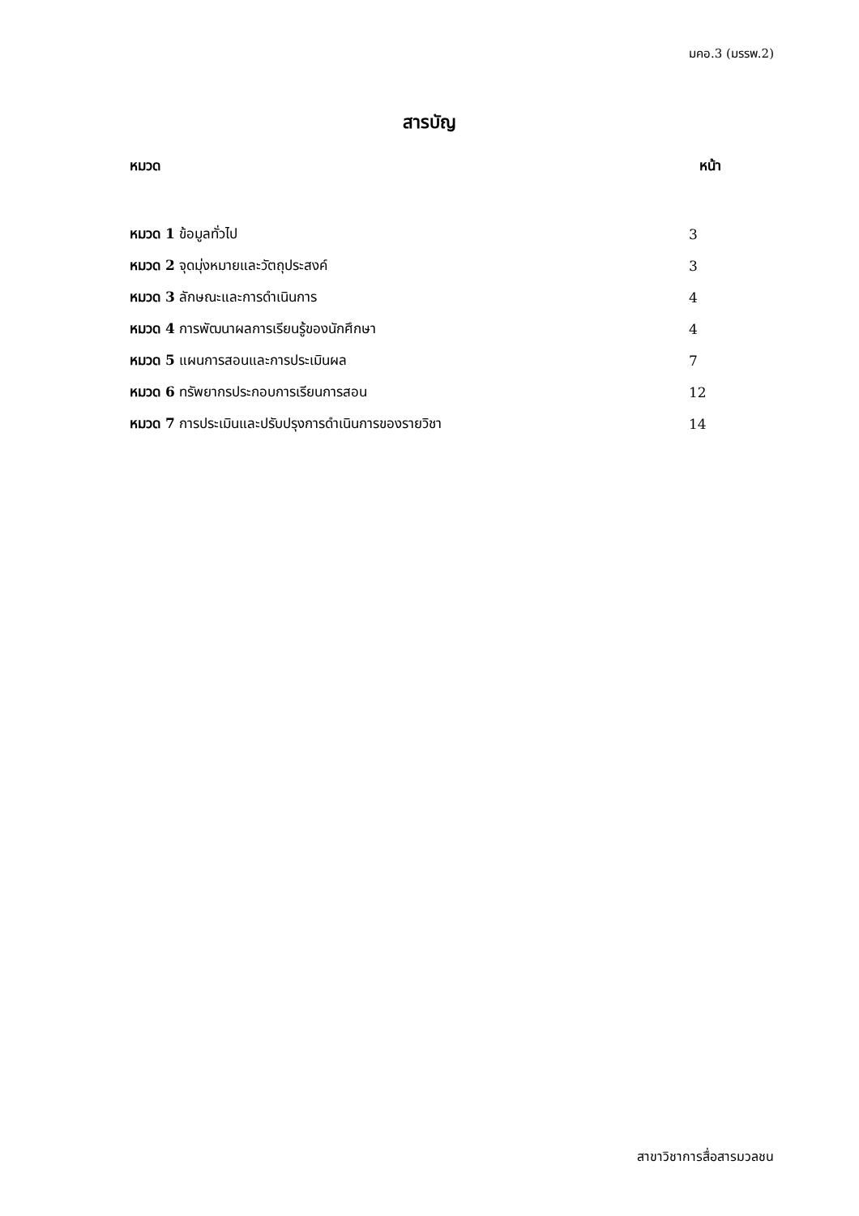มคอ.3 (มรรพ.2)
สารบัญ
หมวด หน้า
หมวด 1 ข้อมูลทั่วไป 3
หมวด 2 จุดมุ่งหมายและวัตถุประสงค์ 3
หมวด 3 ลักษณะและการดำเนินการ 4
หมวด 4 การพัฒนาผลการเรียนรู้ของนักศึกษา 4
หมวด 5 แผนการสอนและการประเมินผล 7
หมวด 6 ทรัพยากรประกอบการเรียนการสอน 12
หมวด 7 การประเมินและปรับปรุงการดำเนินการของรายวิชา 14
สาขาวิชาการสื่อสารมวลชน